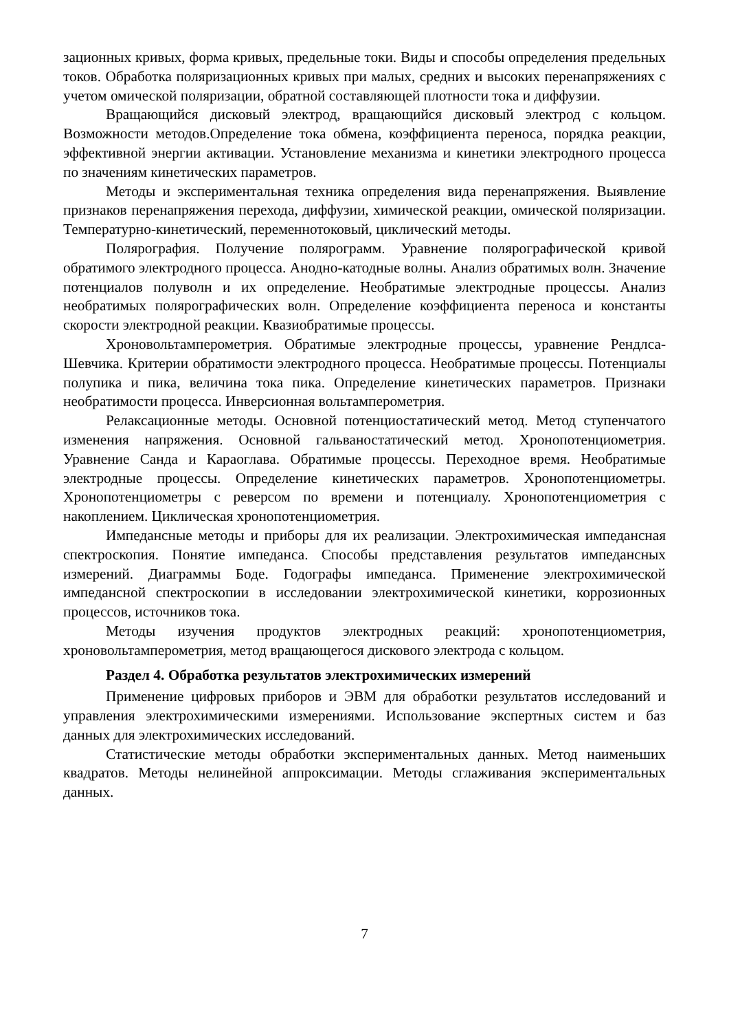зационных кривых, форма кривых, предельные токи. Виды и способы определения предельных токов. Обработка поляризационных кривых при малых, средних и высоких перенапряжениях с учетом омической поляризации, обратной составляющей плотности тока и диффузии.
Вращающийся дисковый электрод, вращающийся дисковый электрод с кольцом. Возможности методов.Определение тока обмена, коэффициента переноса, порядка реакции, эффективной энергии активации. Установление механизма и кинетики электродного процесса по значениям кинетических параметров.
Методы и экспериментальная техника определения вида перенапряжения. Выявление признаков перенапряжения перехода, диффузии, химической реакции, омической поляризации. Температурно-кинетический, переменнотоковый, циклический методы.
Полярография. Получение полярограмм. Уравнение полярографической кривой обратимого электродного процесса. Анодно-катодные волны. Анализ обратимых волн. Значение потенциалов полуволн и их определение. Необратимые электродные процессы. Анализ необратимых полярографических волн. Определение коэффициента переноса и константы скорости электродной реакции. Квазиобратимые процессы.
Хроновольтамперометрия. Обратимые электродные процессы, уравнение Рендлса-Шевчика. Критерии обратимости электродного процесса. Необратимые процессы. Потенциалы полупика и пика, величина тока пика. Определение кинетических параметров. Признаки необратимости процесса. Инверсионная вольтамперометрия.
Релаксационные методы. Основной потенциостатический метод. Метод ступенчатого изменения напряжения. Основной гальваностатический метод. Хронопотенциометрия. Уравнение Санда и Караоглава. Обратимые процессы. Переходное время. Необратимые электродные процессы. Определение кинетических параметров. Хронопотенциометры. Хронопотенциометры с реверсом по времени и потенциалу. Хронопотенциометрия с накоплением. Циклическая хронопотенциометрия.
Импедансные методы и приборы для их реализации. Электрохимическая импедансная спектроскопия. Понятие импеданса. Способы представления результатов импедансных измерений. Диаграммы Боде. Годографы импеданса. Применение электрохимической импедансной спектроскопии в исследовании электрохимической кинетики, коррозионных процессов, источников тока.
Методы изучения продуктов электродных реакций: хронопотенциометрия, хроновольтамперометрия, метод вращающегося дискового электрода с кольцом.
Раздел 4. Обработка результатов электрохимических измерений
Применение цифровых приборов и ЭВМ для обработки результатов исследований и управления электрохимическими измерениями. Использование экспертных систем и баз данных для электрохимических исследований.
Статистические методы обработки экспериментальных данных. Метод наименьших квадратов. Методы нелинейной аппроксимации. Методы сглаживания экспериментальных данных.
7